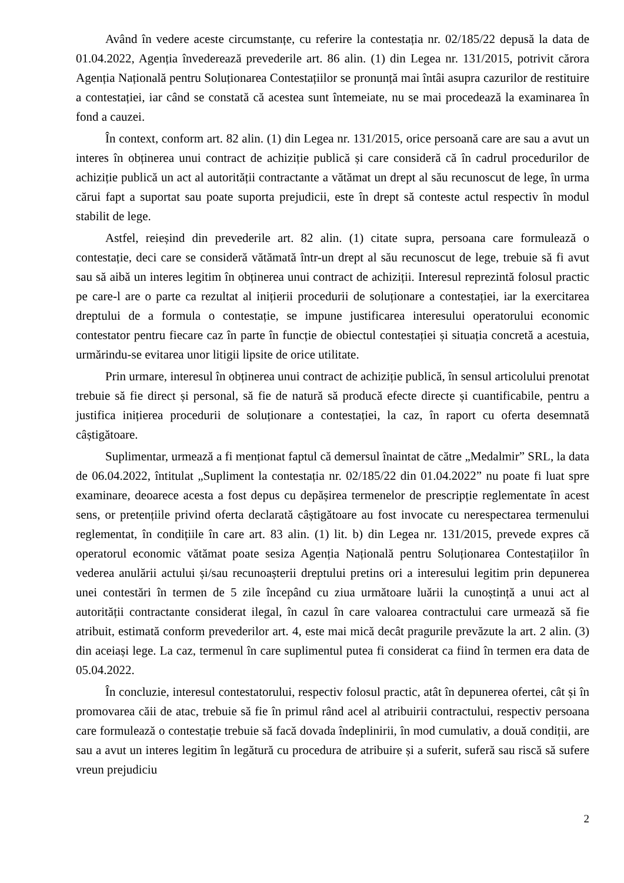Având în vedere aceste circumstanțe, cu referire la contestația nr. 02/185/22 depusă la data de 01.04.2022, Agenția învederează prevederile art. 86 alin. (1) din Legea nr. 131/2015, potrivit cărora Agenția Națională pentru Soluționarea Contestațiilor se pronunță mai întâi asupra cazurilor de restituire a contestației, iar când se constată că acestea sunt întemeiate, nu se mai procedează la examinarea în fond a cauzei.
În context, conform art. 82 alin. (1) din Legea nr. 131/2015, orice persoană care are sau a avut un interes în obținerea unui contract de achiziție publică și care consideră că în cadrul procedurilor de achiziție publică un act al autorității contractante a vătămat un drept al său recunoscut de lege, în urma cărui fapt a suportat sau poate suporta prejudicii, este în drept să conteste actul respectiv în modul stabilit de lege.
Astfel, reieșind din prevederile art. 82 alin. (1) citate supra, persoana care formulează o contestație, deci care se consideră vătămată într-un drept al său recunoscut de lege, trebuie să fi avut sau să aibă un interes legitim în obținerea unui contract de achiziții. Interesul reprezintă folosul practic pe care-l are o parte ca rezultat al inițierii procedurii de soluționare a contestației, iar la exercitarea dreptului de a formula o contestație, se impune justificarea interesului operatorului economic contestator pentru fiecare caz în parte în funcție de obiectul contestației și situația concretă a acestuia, urmărindu-se evitarea unor litigii lipsite de orice utilitate.
Prin urmare, interesul în obținerea unui contract de achiziție publică, în sensul articolului prenotat trebuie să fie direct și personal, să fie de natură să producă efecte directe și cuantificabile, pentru a justifica inițierea procedurii de soluționare a contestației, la caz, în raport cu oferta desemnată câștigătoare.
Suplimentar, urmează a fi menționat faptul că demersul înaintat de către „Medalmir” SRL, la data de 06.04.2022, întitulat „Supliment la contestația nr. 02/185/22 din 01.04.2022” nu poate fi luat spre examinare, deoarece acesta a fost depus cu depășirea termenelor de prescripție reglementate în acest sens, or pretențiile privind oferta declarată câștigătoare au fost invocate cu nerespectarea termenului reglementat, în condițiile în care art. 83 alin. (1) lit. b) din Legea nr. 131/2015, prevede expres că operatorul economic vătămat poate sesiza Agenția Națională pentru Soluționarea Contestațiilor în vederea anulării actului și/sau recunoașterii dreptului pretins ori a interesului legitim prin depunerea unei contestări în termen de 5 zile începând cu ziua următoare luării la cunoștință a unui act al autorității contractante considerat ilegal, în cazul în care valoarea contractului care urmează să fie atribuit, estimată conform prevederilor art. 4, este mai mică decât pragurile prevăzute la art. 2 alin. (3) din aceiași lege. La caz, termenul în care suplimentul putea fi considerat ca fiind în termen era data de 05.04.2022.
În concluzie, interesul contestatorului, respectiv folosul practic, atât în depunerea ofertei, cât și în promovarea căii de atac, trebuie să fie în primul rând acel al atribuirii contractului, respectiv persoana care formulează o contestație trebuie să facă dovada îndeplinirii, în mod cumulativ, a două condiții, are sau a avut un interes legitim în legătură cu procedura de atribuire și a suferit, suferă sau riscă să sufere vreun prejudiciu
2